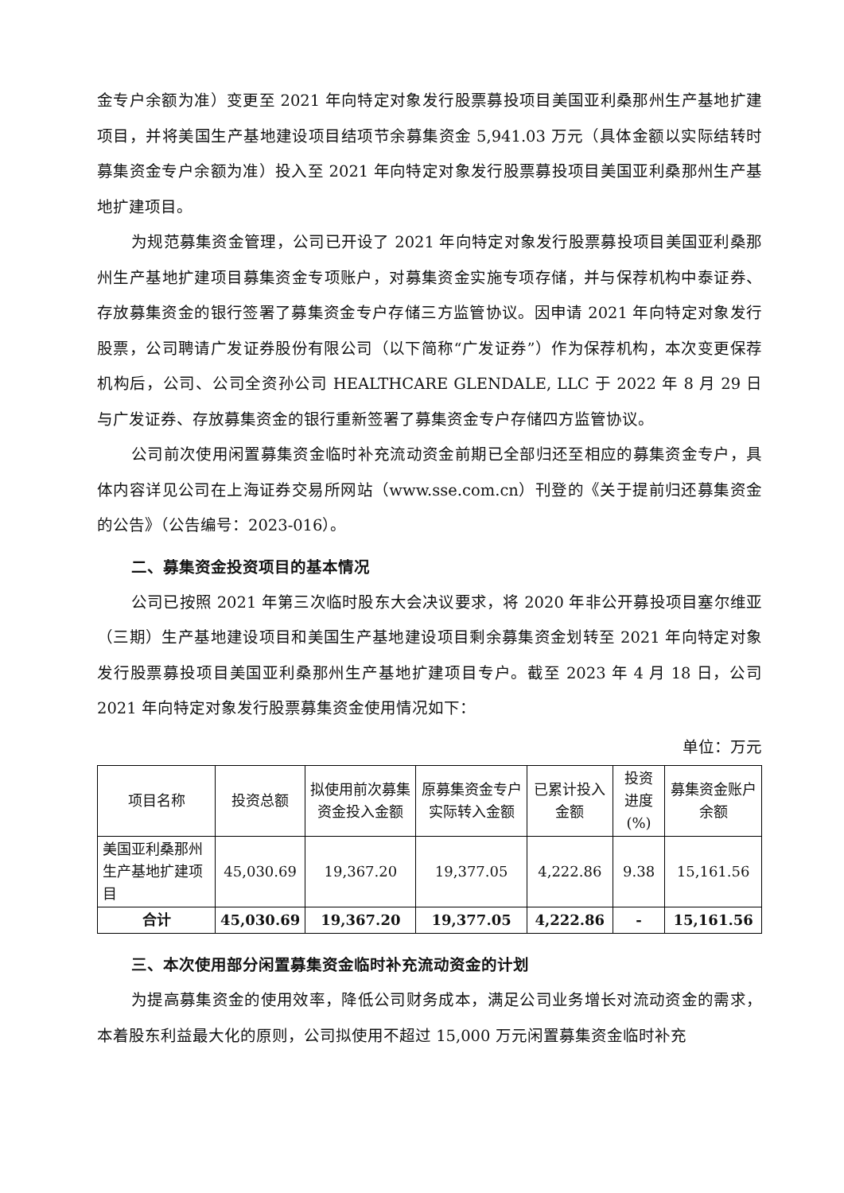金专户余额为准）变更至 2021 年向特定对象发行股票募投项目美国亚利桑那州生产基地扩建项目，并将美国生产基地建设项目结项节余募集资金 5,941.03 万元（具体金额以实际结转时募集资金专户余额为准）投入至 2021 年向特定对象发行股票募投项目美国亚利桑那州生产基地扩建项目。
为规范募集资金管理，公司已开设了 2021 年向特定对象发行股票募投项目美国亚利桑那州生产基地扩建项目募集资金专项账户，对募集资金实施专项存储，并与保荐机构中泰证券、存放募集资金的银行签署了募集资金专户存储三方监管协议。因申请 2021 年向特定对象发行股票，公司聘请广发证券股份有限公司（以下简称“广发证券”）作为保荐机构，本次变更保荐机构后，公司、公司全资孙公司 HEALTHCARE GLENDALE, LLC 于 2022 年 8 月 29 日与广发证券、存放募集资金的银行重新签署了募集资金专户存储四方监管协议。
公司前次使用闲置募集资金临时补充流动资金前期已全部归还至相应的募集资金专户，具体内容详见公司在上海证券交易所网站（www.sse.com.cn）刊登的《关于提前归还募集资金的公告》（公告编号：2023-016）。
二、募集资金投资项目的基本情况
公司已按照 2021 年第三次临时股东大会决议要求，将 2020 年非公开募投项目塞尔维亚（三期）生产基地建设项目和美国生产基地建设项目剩余募集资金划转至 2021 年向特定对象发行股票募投项目美国亚利桑那州生产基地扩建项目专户。截至 2023 年 4 月 18 日，公司 2021 年向特定对象发行股票募集资金使用情况如下：
单位：万元
| 项目名称 | 投资总额 | 拟使用前次募集资金投入金额 | 原募集资金专户实际转入金额 | 已累计投入金额 | 投资进度(%) | 募集资金账户余额 |
| --- | --- | --- | --- | --- | --- | --- |
| 美国亚利桑那州生产基地扩建项目 | 45,030.69 | 19,367.20 | 19,377.05 | 4,222.86 | 9.38 | 15,161.56 |
| 合计 | 45,030.69 | 19,367.20 | 19,377.05 | 4,222.86 | - | 15,161.56 |
三、本次使用部分闲置募集资金临时补充流动资金的计划
为提高募集资金的使用效率，降低公司财务成本，满足公司业务增长对流动资金的需求，本着股东利益最大化的原则，公司拟使用不超过 15,000 万元闲置募集资金临时补充